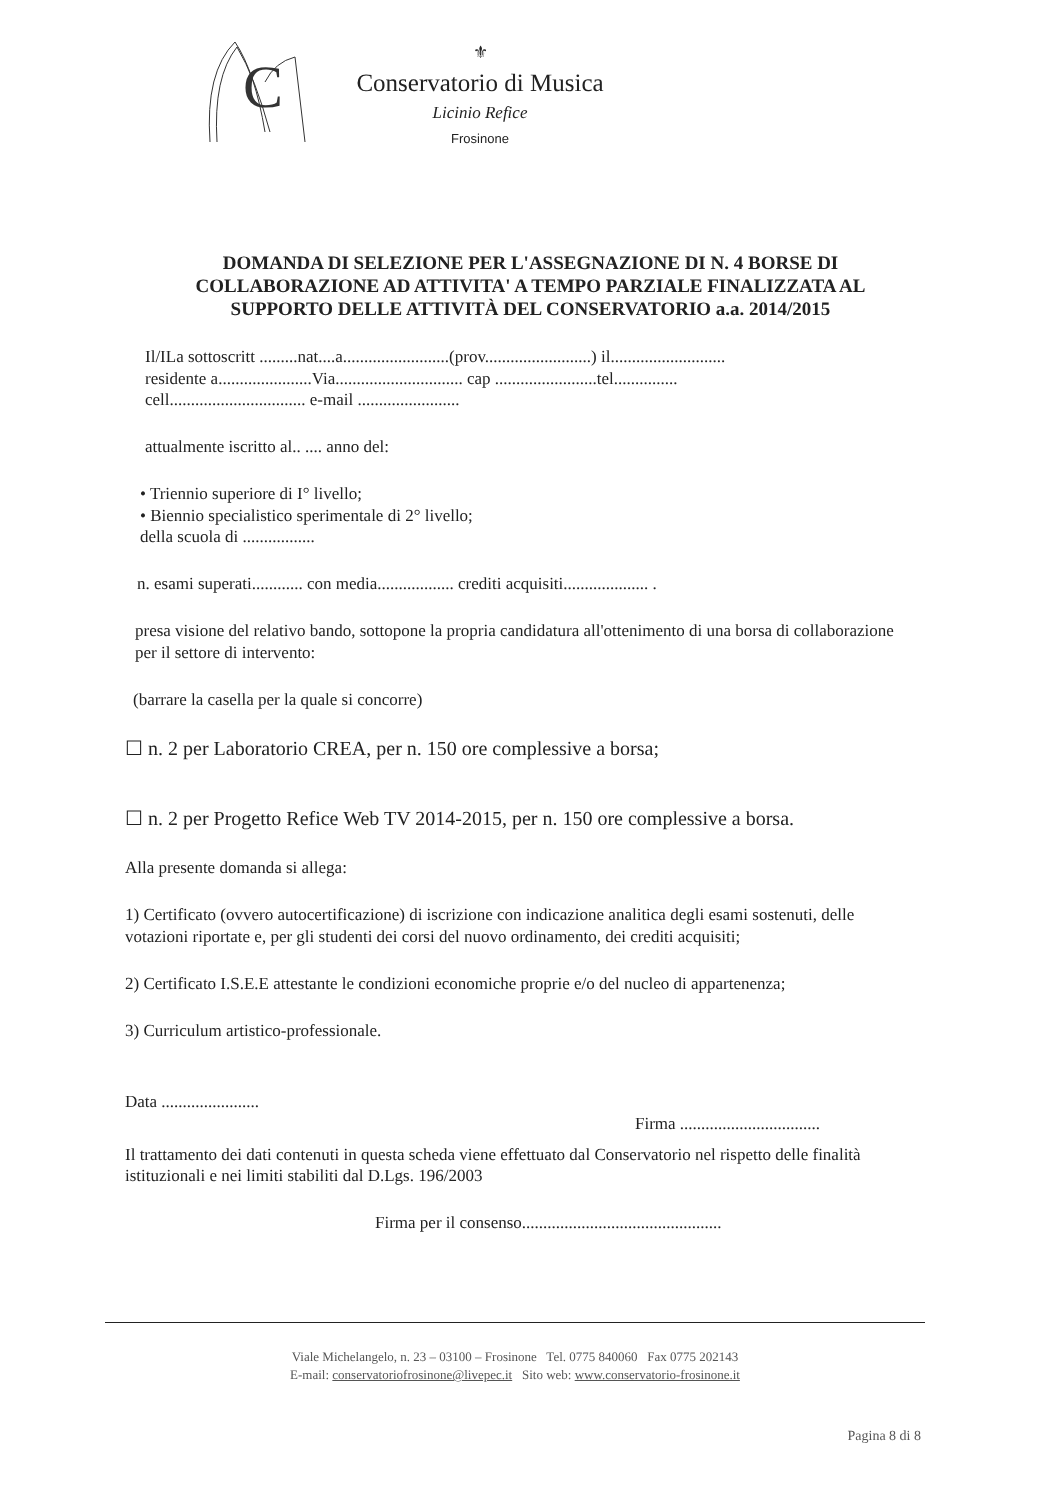C
⚜
Conservatorio di Musica
Licinio Refice
Frosinone
DOMANDA DI SELEZIONE PER L'ASSEGNAZIONE DI N. 4 BORSE DI COLLABORAZIONE AD ATTIVITA' A TEMPO PARZIALE FINALIZZATA AL SUPPORTO DELLE ATTIVITÀ DEL CONSERVATORIO a.a. 2014/2015
Il/ILa sottoscritt .........nat....a.........................(prov.........................) il...........................
residente a......................Via.............................. cap ........................tel...............
cell................................ e-mail ........................
attualmente iscritto al.. .... anno del:
• Triennio superiore di I° livello;
• Biennio specialistico sperimentale di 2° livello;
della scuola di .................
n. esami superati............ con media.................. crediti acquisiti.................... .
presa visione del relativo bando, sottopone la propria candidatura all'ottenimento di una borsa di collaborazione per il settore di intervento:
(barrare la casella per la quale si concorre)
☐ n. 2 per Laboratorio CREA, per n. 150 ore complessive a borsa;
☐ n. 2 per Progetto Refice Web TV 2014-2015, per n. 150 ore complessive a borsa.
Alla presente domanda si allega:
1) Certificato (ovvero autocertificazione) di iscrizione con indicazione analitica degli esami sostenuti, delle votazioni riportate e, per gli studenti dei corsi del nuovo ordinamento, dei crediti acquisiti;
2) Certificato I.S.E.E attestante le condizioni economiche proprie e/o del nucleo di appartenenza;
3) Curriculum artistico-professionale.
Data .......................
Firma .................................
Il trattamento dei dati contenuti in questa scheda viene effettuato dal Conservatorio nel rispetto delle finalità istituzionali e nei limiti stabiliti dal D.Lgs. 196/2003
Firma per il consenso...............................................
Viale Michelangelo, n. 23 – 03100 – Frosinone Tel. 0775 840060 Fax 0775 202143
E-mail: conservatoriofrosinone@livepec.it Sito web: www.conservatorio-frosinone.it
Pagina 8 di 8